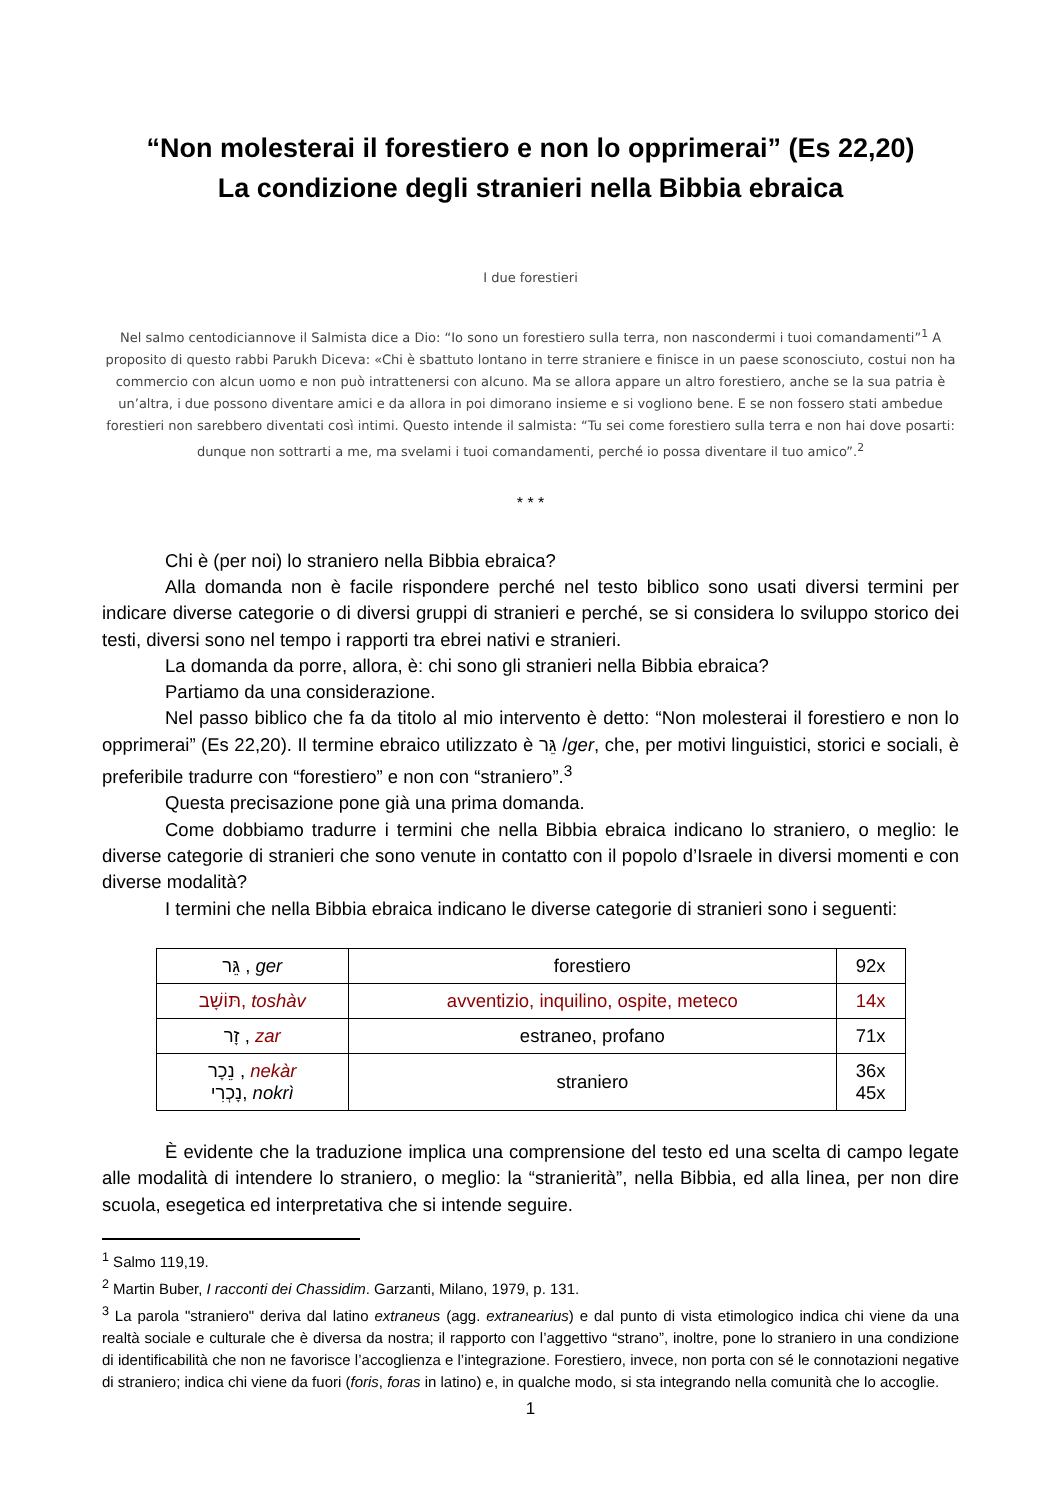“Non molesterai il forestiero e non lo opprimerai” (Es 22,20)
La condizione degli stranieri nella Bibbia ebraica
I due forestieri
Nel salmo centodiciannove il Salmista dice a Dio: “Io sono un forestiero sulla terra, non nascondermi i tuoi comandamenti”<sup>1</sup> A proposito di questo rabbi Parukh Diceva: «Chi è sbattuto lontano in terre straniere e finisce in un paese sconosciuto, costui non ha commercio con alcun uomo e non può intrattenersi con alcuno. Ma se allora appare un altro forestiero, anche se la sua patria è un’altra, i due possono diventare amici e da allora in poi dimorano insieme e si vogliono bene. E se non fossero stati ambedue forestieri non sarebbero diventati così intimi. Questo intende il salmista: “Tu sei come forestiero sulla terra e non hai dove posarti: dunque non sottrarti a me, ma svelami i tuoi comandamenti, perché io possa diventare il tuo amico”.<sup>2</sup>
* * *
Chi è (per noi) lo straniero nella Bibbia ebraica?
Alla domanda non è facile rispondere perché nel testo biblico sono usati diversi termini per indicare diverse categorie o di diversi gruppi di stranieri e perché, se si considera lo sviluppo storico dei testi, diversi sono nel tempo i rapporti tra ebrei nativi e stranieri.
La domanda da porre, allora, è: chi sono gli stranieri nella Bibbia ebraica?
Partiamo da una considerazione.
Nel passo biblico che fa da titolo al mio intervento è detto: “Non molesterai il forestiero e non lo opprimerai” (Es 22,20). Il termine ebraico utilizzato è גֵּר /ger, che, per motivi linguistici, storici e sociali, è preferibile tradurre con “forestiero” e non con “straniero”.<sup>3</sup>
Questa precisazione pone già una prima domanda.
Come dobbiamo tradurre i termini che nella Bibbia ebraica indicano lo straniero, o meglio: le diverse categorie di stranieri che sono venute in contatto con il popolo d’Israele in diversi momenti e con diverse modalità?
I termini che nella Bibbia ebraica indicano le diverse categorie di stranieri sono i seguenti:
| גֵּר , ger | forestiero | 92x |
| תּוֹשָׁב, toshàv | avventizio, inquilino, ospite, meteco | 14x |
| זָר , zar | estraneo, profano | 71x |
| נֵכָר , nekàr נָכְרִי, nokrì | straniero | 36x 45x |
È evidente che la traduzione implica una comprensione del testo ed una scelta di campo legate alle modalità di intendere lo straniero, o meglio: la “stranierità”, nella Bibbia, ed alla linea, per non dire scuola, esegetica ed interpretativa che si intende seguire.
<sup>1</sup> Salmo 119,19.
<sup>2</sup> Martin Buber, I racconti dei Chassidim. Garzanti, Milano, 1979, p. 131.
<sup>3</sup> La parola "straniero" deriva dal latino extraneus (agg. extranearius) e dal punto di vista etimologico indica chi viene da una realtà sociale e culturale che è diversa da nostra; il rapporto con l’aggettivo “strano”, inoltre, pone lo straniero in una condizione di identificabilità che non ne favorisce l’accoglienza e l’integrazione. Forestiero, invece, non porta con sé le connotazioni negative di straniero; indica chi viene da fuori (foris, foras in latino) e, in qualche modo, si sta integrando nella comunità che lo accoglie.
1